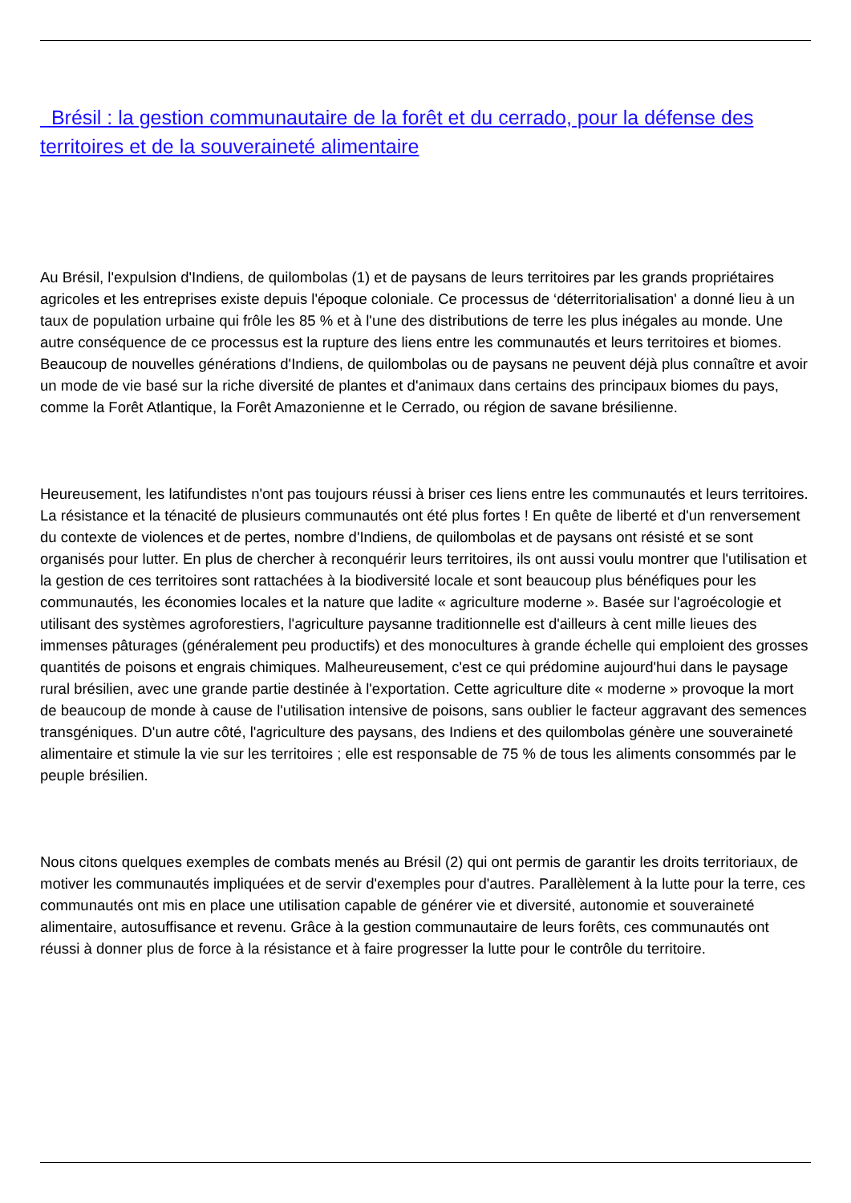Brésil : la gestion communautaire de la forêt et du cerrado, pour la défense des territoires et de la souveraineté alimentaire
Au Brésil, l'expulsion d'Indiens, de quilombolas (1) et de paysans de leurs territoires par les grands propriétaires agricoles et les entreprises existe depuis l'époque coloniale. Ce processus de ‘déterritorialisation' a donné lieu à un taux de population urbaine qui frôle les 85 % et à l'une des distributions de terre les plus inégales au monde. Une autre conséquence de ce processus est la rupture des liens entre les communautés et leurs territoires et biomes. Beaucoup de nouvelles générations d'Indiens, de quilombolas ou de paysans ne peuvent déjà plus connaître et avoir un mode de vie basé sur la riche diversité de plantes et d'animaux dans certains des principaux biomes du pays, comme la Forêt Atlantique, la Forêt Amazonienne et le Cerrado, ou région de savane brésilienne.
Heureusement, les latifundistes n'ont pas toujours réussi à briser ces liens entre les communautés et leurs territoires. La résistance et la ténacité de plusieurs communautés ont été plus fortes ! En quête de liberté et d'un renversement du contexte de violences et de pertes, nombre d'Indiens, de quilombolas et de paysans ont résisté et se sont organisés pour lutter. En plus de chercher à reconquérir leurs territoires, ils ont aussi voulu montrer que l'utilisation et la gestion de ces territoires sont rattachées à la biodiversité locale et sont beaucoup plus bénéfiques pour les communautés, les économies locales et la nature que ladite « agriculture moderne ». Basée sur l'agroécologie et utilisant des systèmes agroforestiers, l'agriculture paysanne traditionnelle est d'ailleurs à cent mille lieues des immenses pâturages (généralement peu productifs) et des monocultures à grande échelle qui emploient des grosses quantités de poisons et engrais chimiques. Malheureusement, c'est ce qui prédomine aujourd'hui dans le paysage rural brésilien, avec une grande partie destinée à l'exportation. Cette agriculture dite « moderne » provoque la mort de beaucoup de monde à cause de l'utilisation intensive de poisons, sans oublier le facteur aggravant des semences transgéniques. D'un autre côté, l'agriculture des paysans, des Indiens et des quilombolas génère une souveraineté alimentaire et stimule la vie sur les territoires ; elle est responsable de 75 % de tous les aliments consommés par le peuple brésilien.
Nous citons quelques exemples de combats menés au Brésil (2) qui ont permis de garantir les droits territoriaux, de motiver les communautés impliquées et de servir d'exemples pour d'autres. Parallèlement à la lutte pour la terre, ces communautés ont mis en place une utilisation capable de générer vie et diversité, autonomie et souveraineté alimentaire, autosuffisance et revenu. Grâce à la gestion communautaire de leurs forêts, ces communautés ont réussi à donner plus de force à la résistance et à faire progresser la lutte pour le contrôle du territoire.